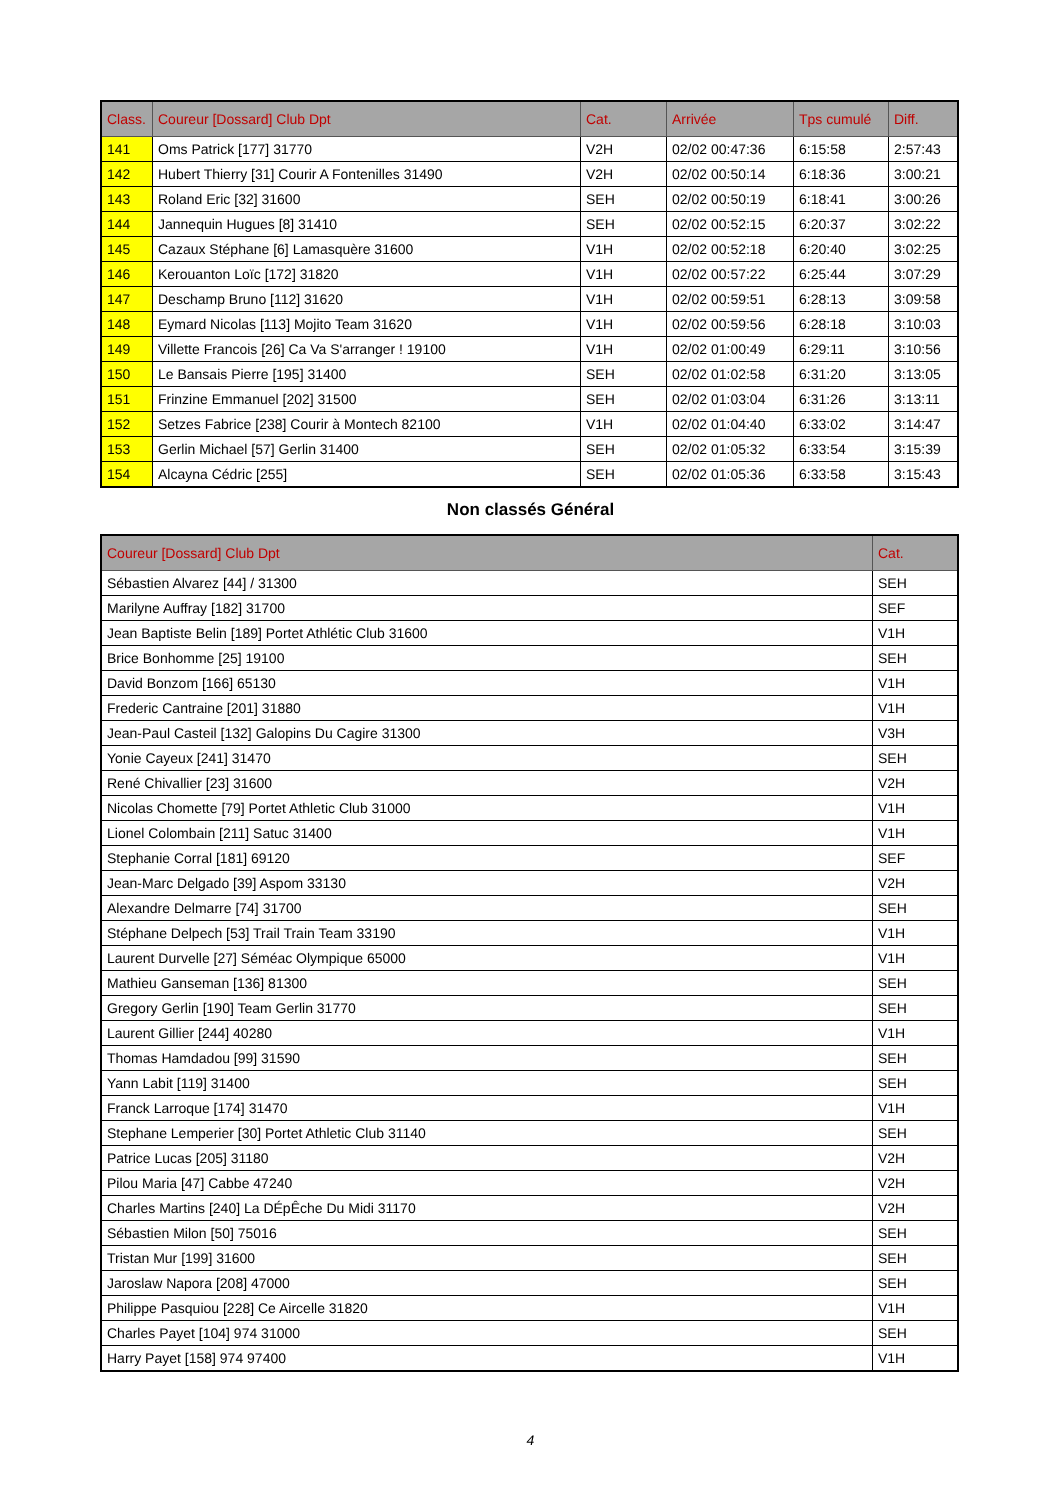| Class. | Coureur [Dossard] Club Dpt | Cat. | Arrivée | Tps cumulé | Diff. |
| --- | --- | --- | --- | --- | --- |
| 141 | Oms Patrick [177] 31770 | V2H | 02/02 00:47:36 | 6:15:58 | 2:57:43 |
| 142 | Hubert Thierry [31] Courir A Fontenilles 31490 | V2H | 02/02 00:50:14 | 6:18:36 | 3:00:21 |
| 143 | Roland Eric [32] 31600 | SEH | 02/02 00:50:19 | 6:18:41 | 3:00:26 |
| 144 | Jannequin Hugues [8] 31410 | SEH | 02/02 00:52:15 | 6:20:37 | 3:02:22 |
| 145 | Cazaux Stéphane [6] Lamasquère 31600 | V1H | 02/02 00:52:18 | 6:20:40 | 3:02:25 |
| 146 | Kerouanton Loïc [172] 31820 | V1H | 02/02 00:57:22 | 6:25:44 | 3:07:29 |
| 147 | Deschamp Bruno [112] 31620 | V1H | 02/02 00:59:51 | 6:28:13 | 3:09:58 |
| 148 | Eymard Nicolas [113] Mojito Team 31620 | V1H | 02/02 00:59:56 | 6:28:18 | 3:10:03 |
| 149 | Villette Francois [26] Ca Va S'arranger ! 19100 | V1H | 02/02 01:00:49 | 6:29:11 | 3:10:56 |
| 150 | Le Bansais Pierre [195] 31400 | SEH | 02/02 01:02:58 | 6:31:20 | 3:13:05 |
| 151 | Frinzine Emmanuel [202] 31500 | SEH | 02/02 01:03:04 | 6:31:26 | 3:13:11 |
| 152 | Setzes Fabrice [238] Courir à Montech 82100 | V1H | 02/02 01:04:40 | 6:33:02 | 3:14:47 |
| 153 | Gerlin Michael [57] Gerlin 31400 | SEH | 02/02 01:05:32 | 6:33:54 | 3:15:39 |
| 154 | Alcayna Cédric [255] | SEH | 02/02 01:05:36 | 6:33:58 | 3:15:43 |
Non classés Général
| Coureur [Dossard] Club Dpt | Cat. |
| --- | --- |
| Sébastien Alvarez [44] / 31300 | SEH |
| Marilyne Auffray [182] 31700 | SEF |
| Jean Baptiste Belin [189] Portet Athlétic Club 31600 | V1H |
| Brice Bonhomme [25] 19100 | SEH |
| David Bonzom [166] 65130 | V1H |
| Frederic Cantraine [201] 31880 | V1H |
| Jean-Paul Casteil [132] Galopins Du Cagire 31300 | V3H |
| Yonie Cayeux [241] 31470 | SEH |
| René Chivallier [23] 31600 | V2H |
| Nicolas Chomette [79] Portet Athletic Club 31000 | V1H |
| Lionel Colombain [211] Satuc 31400 | V1H |
| Stephanie Corral [181] 69120 | SEF |
| Jean-Marc Delgado [39] Aspom 33130 | V2H |
| Alexandre Delmarre [74] 31700 | SEH |
| Stéphane Delpech [53] Trail Train Team 33190 | V1H |
| Laurent Durvelle [27] Séméac Olympique 65000 | V1H |
| Mathieu Ganseman [136] 81300 | SEH |
| Gregory Gerlin [190] Team Gerlin 31770 | SEH |
| Laurent Gillier [244] 40280 | V1H |
| Thomas Hamdadou [99] 31590 | SEH |
| Yann Labit [119] 31400 | SEH |
| Franck Larroque [174] 31470 | V1H |
| Stephane Lemperier [30] Portet Athletic Club 31140 | SEH |
| Patrice Lucas [205] 31180 | V2H |
| Pilou Maria [47] Cabbe 47240 | V2H |
| Charles Martins [240] La DÉpÊche Du Midi 31170 | V2H |
| Sébastien Milon [50] 75016 | SEH |
| Tristan Mur [199] 31600 | SEH |
| Jaroslaw Napora [208] 47000 | SEH |
| Philippe Pasquiou [228] Ce Aircelle 31820 | V1H |
| Charles Payet [104] 974 31000 | SEH |
| Harry Payet [158] 974 97400 | V1H |
4